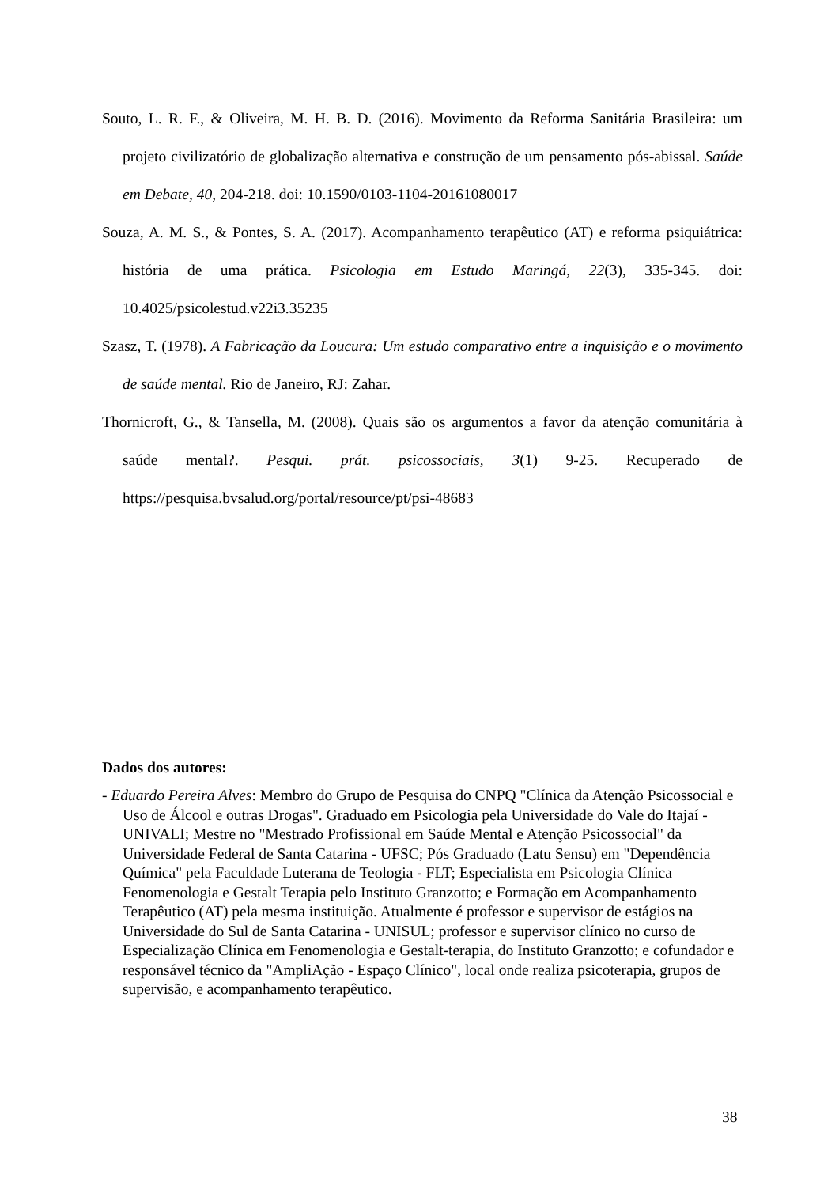Souto, L. R. F., & Oliveira, M. H. B. D. (2016). Movimento da Reforma Sanitária Brasileira: um projeto civilizatório de globalização alternativa e construção de um pensamento pós-abissal. Saúde em Debate, 40, 204-218. doi: 10.1590/0103-1104-20161080017
Souza, A. M. S., & Pontes, S. A. (2017). Acompanhamento terapêutico (AT) e reforma psiquiátrica: história de uma prática. Psicologia em Estudo Maringá, 22(3), 335-345. doi: 10.4025/psicolestud.v22i3.35235
Szasz, T. (1978). A Fabricação da Loucura: Um estudo comparativo entre a inquisição e o movimento de saúde mental. Rio de Janeiro, RJ: Zahar.
Thornicroft, G., & Tansella, M. (2008). Quais são os argumentos a favor da atenção comunitária à saúde mental?. Pesqui. prát. psicossociais, 3(1) 9-25. Recuperado de https://pesquisa.bvsalud.org/portal/resource/pt/psi-48683
Dados dos autores:
- Eduardo Pereira Alves: Membro do Grupo de Pesquisa do CNPQ "Clínica da Atenção Psicossocial e Uso de Álcool e outras Drogas". Graduado em Psicologia pela Universidade do Vale do Itajaí - UNIVALI; Mestre no "Mestrado Profissional em Saúde Mental e Atenção Psicossocial" da Universidade Federal de Santa Catarina - UFSC; Pós Graduado (Latu Sensu) em "Dependência Química" pela Faculdade Luterana de Teologia - FLT; Especialista em Psicologia Clínica Fenomenologia e Gestalt Terapia pelo Instituto Granzotto; e Formação em Acompanhamento Terapêutico (AT) pela mesma instituição. Atualmente é professor e supervisor de estágios na Universidade do Sul de Santa Catarina - UNISUL; professor e supervisor clínico no curso de Especialização Clínica em Fenomenologia e Gestalt-terapia, do Instituto Granzotto; e cofundador e responsável técnico da "AmpliAção - Espaço Clínico", local onde realiza psicoterapia, grupos de supervisão, e acompanhamento terapêutico.
38